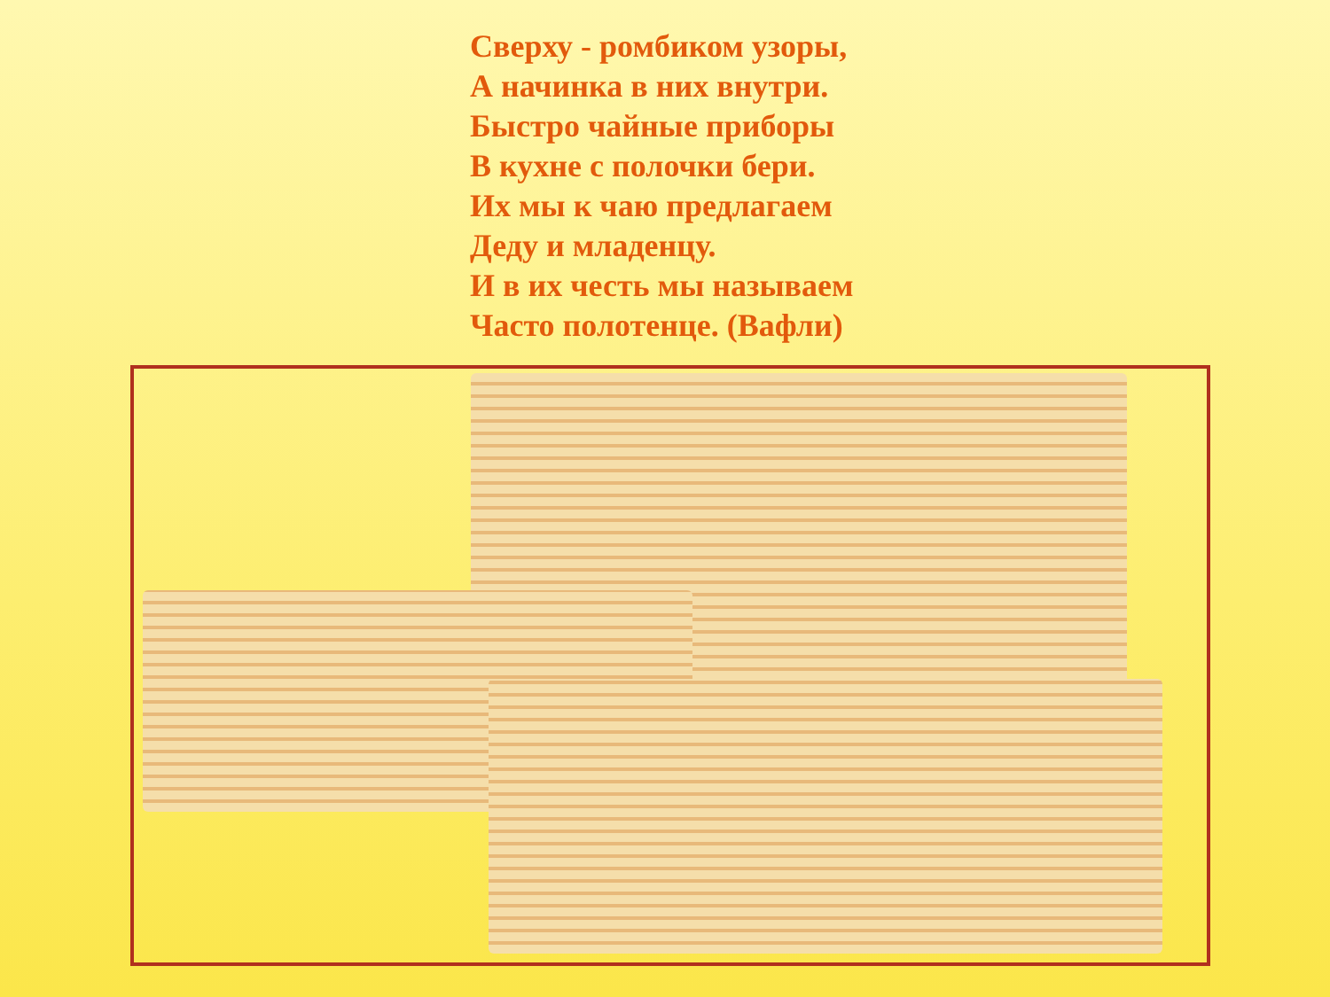Сверху - ромбиком узоры,
А начинка в них внутри.
Быстро чайные приборы
В кухне с полочки бери.
Их мы к чаю предлагаем
Деду и младенцу.
И в их честь мы называем
Часто полотенце. (Вафли)